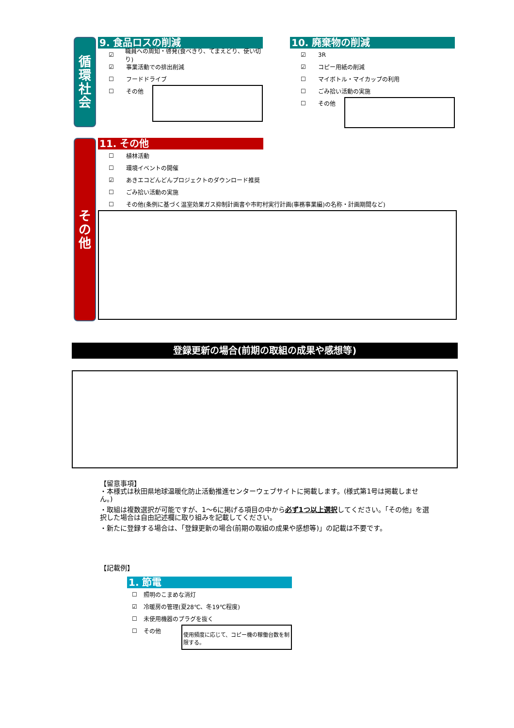循
環
社
会
9. 食品ロスの削減
☑ 職員への周知・啓発(食べきり、てまえどり、使い切り)
☑ 事業活動での排出削減
☐ フードドライブ
☐ その他
10. 廃棄物の削減
☑ 3R
☑ コピー用紙の削減
☐ マイボトル・マイカップの利用
☐ ごみ拾い活動の実施
☐ その他
そ
の
他
11. その他
☐ 植林活動
☐ 環境イベントの開催
☑ あきエコどんどんプロジェクトのダウンロード推奨
☐ ごみ拾い活動の実施
☐ その他(条例に基づく温室効果ガス抑制計画書や市町村実行計画(事務事業編)の名称・計画期間など)
登録更新の場合(前期の取組の成果や感想等)
【留意事項】
・本様式は秋田県地球温暖化防止活動推進センターウェブサイトに掲載します。(様式第1号は掲載しません。)
・取組は複数選択が可能ですが、1～6に掲げる項目の中から必ず1つ以上選択してください。「その他」を選択した場合は自由記述欄に取り組みを記載してください。
・新たに登録する場合は、「登録更新の場合(前期の取組の成果や感想等)」の記載は不要です。
【記載例】
1. 節電
☐ 照明のこまめな消灯
☑ 冷暖房の管理(夏28℃、冬19℃程度)
☐ 未使用機器のプラグを抜く
☐ その他
使用頻度に応じて、コピー機の稼働台数を制限する。